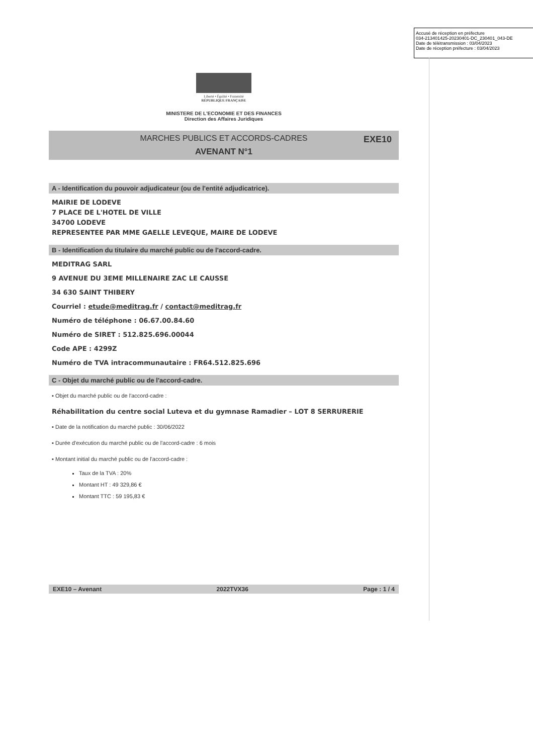Accusé de réception en préfecture
034-213401425-20230401-DC_230401_043-DE
Date de télétransmission : 03/04/2023
Date de réception préfecture : 03/04/2023
Liberté • Égalité • Fraternité
RÉPUBLIQUE FRANÇAISE
MINISTERE DE L'ECONOMIE ET DES FINANCES
Direction des Affaires Juridiques
MARCHES PUBLICS ET ACCORDS-CADRES
EXE10
AVENANT N°1
A - Identification du pouvoir adjudicateur (ou de l'entité adjudicatrice).
MAIRIE DE LODEVE
7 PLACE DE L'HOTEL DE VILLE
34700 LODEVE
REPRESENTEE PAR MME GAELLE LEVEQUE, MAIRE DE LODEVE
B - Identification du titulaire du marché public ou de l'accord-cadre.
MEDITRAG SARL
9 AVENUE DU 3EME MILLENAIRE ZAC LE CAUSSE
34 630 SAINT THIBERY
Courriel : etude@meditrag.fr / contact@meditrag.fr
Numéro de téléphone : 06.67.00.84.60
Numéro de SIRET : 512.825.696.00044
Code APE : 4299Z
Numéro de TVA intracommunautaire : FR64.512.825.696
C - Objet du marché public ou de l'accord-cadre.
▪ Objet du marché public ou de l'accord-cadre :
Réhabilitation du centre social Luteva et du gymnase Ramadier – LOT 8 SERRURERIE
▪ Date de la notification du marché public : 30/06/2022
▪ Durée d'exécution du marché public ou de l'accord-cadre : 6 mois
▪ Montant initial du marché public ou de l'accord-cadre :
Taux de la TVA : 20%
Montant HT : 49 329,86 €
Montant TTC : 59 195,83 €
EXE10 – Avenant 2022TVX36 Page : 1 / 4